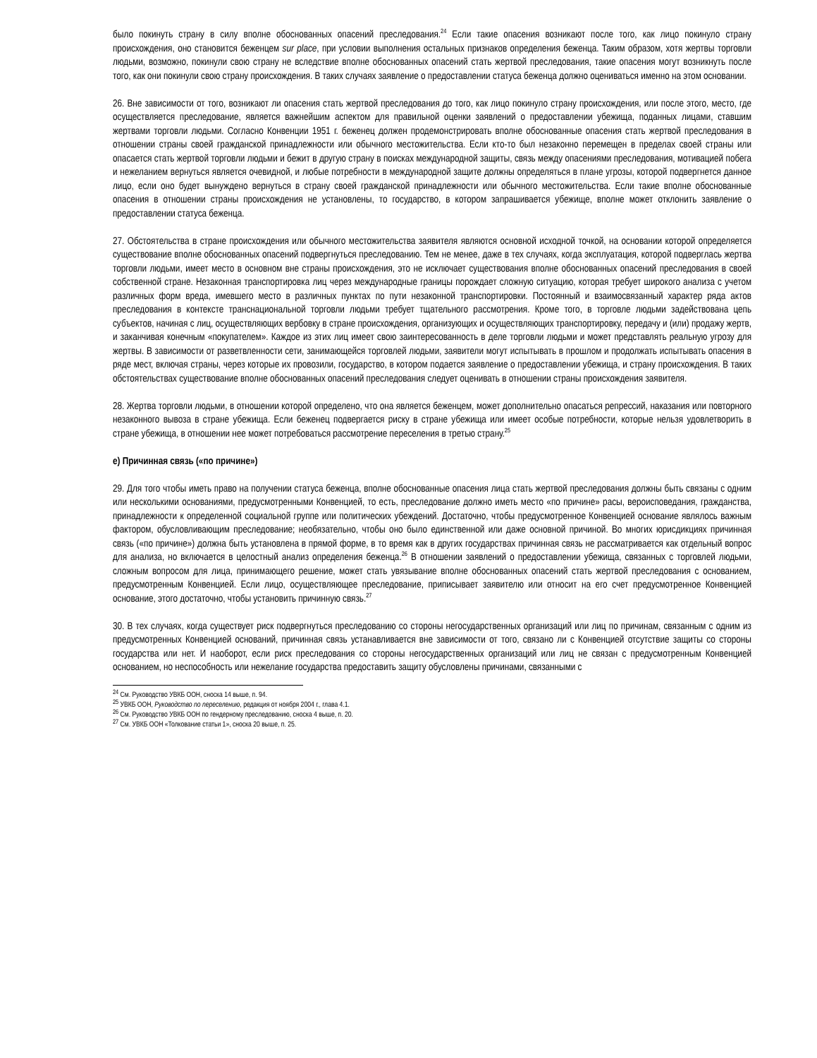было покинуть страну в силу вполне обоснованных опасений преследования.<sup>24</sup> Если такие опасения возникают после того, как лицо покинуло страну происхождения, оно становится беженцем sur place, при условии выполнения остальных признаков определения беженца. Таким образом, хотя жертвы торговли людьми, возможно, покинули свою страну не вследствие вполне обоснованных опасений стать жертвой преследования, такие опасения могут возникнуть после того, как они покинули свою страну происхождения. В таких случаях заявление о предоставлении статуса беженца должно оцениваться именно на этом основании.
26. Вне зависимости от того, возникают ли опасения стать жертвой преследования до того, как лицо покинуло страну происхождения, или после этого, место, где осуществляется преследование, является важнейшим аспектом для правильной оценки заявлений о предоставлении убежища, поданных лицами, ставшим жертвами торговли людьми. Согласно Конвенции 1951 г. беженец должен продемонстрировать вполне обоснованные опасения стать жертвой преследования в отношении страны своей гражданской принадлежности или обычного местожительства. Если кто-то был незаконно перемещен в пределах своей страны или опасается стать жертвой торговли людьми и бежит в другую страну в поисках международной защиты, связь между опасениями преследования, мотивацией побега и нежеланием вернуться является очевидной, и любые потребности в международной защите должны определяться в плане угрозы, которой подвергнется данное лицо, если оно будет вынуждено вернуться в страну своей гражданской принадлежности или обычного местожительства. Если такие вполне обоснованные опасения в отношении страны происхождения не установлены, то государство, в котором запрашивается убежище, вполне может отклонить заявление о предоставлении статуса беженца.
27. Обстоятельства в стране происхождения или обычного местожительства заявителя являются основной исходной точкой, на основании которой определяется существование вполне обоснованных опасений подвергнуться преследованию. Тем не менее, даже в тех случаях, когда эксплуатация, которой подверглась жертва торговли людьми, имеет место в основном вне страны происхождения, это не исключает существования вполне обоснованных опасений преследования в своей собственной стране. Незаконная транспортировка лиц через международные границы порождает сложную ситуацию, которая требует широкого анализа с учетом различных форм вреда, имевшего место в различных пунктах по пути незаконной транспортировки. Постоянный и взаимосвязанный характер ряда актов преследования в контексте транснациональной торговли людьми требует тщательного рассмотрения. Кроме того, в торговле людьми задействована цепь субъектов, начиная с лиц, осуществляющих вербовку в стране происхождения, организующих и осуществляющих транспортировку, передачу и (или) продажу жертв, и заканчивая конечным «покупателем». Каждое из этих лиц имеет свою заинтересованность в деле торговли людьми и может представлять реальную угрозу для жертвы. В зависимости от разветвленности сети, занимающейся торговлей людьми, заявители могут испытывать в прошлом и продолжать испытывать опасения в ряде мест, включая страны, через которые их провозили, государство, в котором подается заявление о предоставлении убежища, и страну происхождения. В таких обстоятельствах существование вполне обоснованных опасений преследования следует оценивать в отношении страны происхождения заявителя.
28. Жертва торговли людьми, в отношении которой определено, что она является беженцем, может дополнительно опасаться репрессий, наказания или повторного незаконного вывоза в стране убежища. Если беженец подвергается риску в стране убежища или имеет особые потребности, которые нельзя удовлетворить в стране убежища, в отношении нее может потребоваться рассмотрение переселения в третью страну.<sup>25</sup>
e) Причинная связь («по причине»)
29. Для того чтобы иметь право на получении статуса беженца, вполне обоснованные опасения лица стать жертвой преследования должны быть связаны с одним или несколькими основаниями, предусмотренными Конвенцией, то есть, преследование должно иметь место «по причине» расы, вероисповедания, гражданства, принадлежности к определенной социальной группе или политических убеждений. Достаточно, чтобы предусмотренное Конвенцией основание являлось важным фактором, обусловливающим преследование; необязательно, чтобы оно было единственной или даже основной причиной. Во многих юрисдикциях причинная связь («по причине») должна быть установлена в прямой форме, в то время как в других государствах причинная связь не рассматривается как отдельный вопрос для анализа, но включается в целостный анализ определения беженца.<sup>26</sup> В отношении заявлений о предоставлении убежища, связанных с торговлей людьми, сложным вопросом для лица, принимающего решение, может стать увязывание вполне обоснованных опасений стать жертвой преследования с основанием, предусмотренным Конвенцией. Если лицо, осуществляющее преследование, приписывает заявителю или относит на его счет предусмотренное Конвенцией основание, этого достаточно, чтобы установить причинную связь.<sup>27</sup>
30. В тех случаях, когда существует риск подвергнуться преследованию со стороны негосударственных организаций или лиц по причинам, связанным с одним из предусмотренных Конвенцией оснований, причинная связь устанавливается вне зависимости от того, связано ли с Конвенцией отсутствие защиты со стороны государства или нет. И наоборот, если риск преследования со стороны негосударственных организаций или лиц не связан с предусмотренным Конвенцией основанием, но неспособность или нежелание государства предоставить защиту обусловлены причинами, связанными с
<sup>24</sup> См. Руководство УВКБ ООН, сноска 14 выше, п. 94.
<sup>25</sup> УВКБ ООН, Руководство по переселению, редакция от ноября 2004 г., глава 4.1.
<sup>26</sup> См. Руководство УВКБ ООН по гендерному преследованию, сноска 4 выше, п. 20.
<sup>27</sup> См. УВКБ ООН «Толкование статьи 1», сноска 20 выше, п. 25.